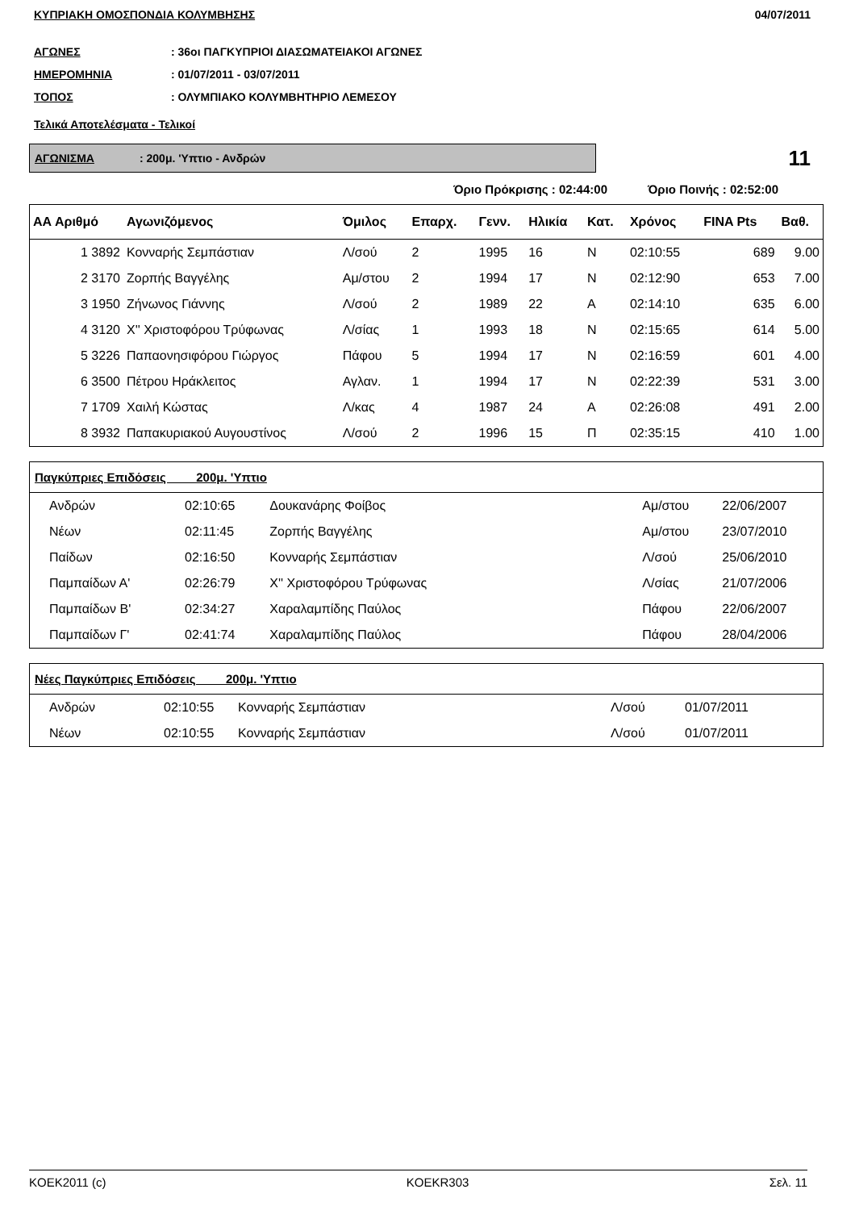ΚΥΠΡΙΑΚΗ ΟΜΟΣΠΟΝΔΙΑ ΚΟΛΥΜΒΗΣΗΣ 04/07/2011
ΑΓΩΝΕΣ: 36οι ΠΑΓΚΥΠΡΙΟΙ ΔΙΑΣΩΜΑΤΕΙΑΚΟΙ ΑΓΩΝΕΣ
ΗΜΕΡΟΜΗΝΙΑ: 01/07/2011 - 03/07/2011
ΤΟΠΟΣ: ΟΛΥΜΠΙΑΚΟ ΚΟΛΥΜΒΗΤΗΡΙΟ ΛΕΜΕΣΟΥ
Τελικά Αποτελέσματα - Τελικοί
ΑΓΩΝΙΣΜΑ: 200μ. 'Υπτιο - Ανδρών
11
Όριο Πρόκρισης : 02:44:00 Όριο Ποινής : 02:52:00
| ΑΑ Αριθμό | Αγωνιζόμενος | Όμιλος | Επαρχ. | Γενν. | Ηλικία | Κατ. | Χρόνος | FINA Pts | Βαθ. |
| --- | --- | --- | --- | --- | --- | --- | --- | --- | --- |
| 1 3892 | Κονναρής Σεμπάστιαν | Λ/σού | 2 | 1995 | 16 | Ν | 02:10:55 | 689 | 9.00 |
| 2 3170 | Ζορπής Βαγγέλης | Αμ/στου | 2 | 1994 | 17 | Ν | 02:12:90 | 653 | 7.00 |
| 3 1950 | Ζήνωνος Γιάννης | Λ/σού | 2 | 1989 | 22 | Α | 02:14:10 | 635 | 6.00 |
| 4 3120 | Χ'' Χριστοφόρου Τρύφωνας | Λ/σίας | 1 | 1993 | 18 | Ν | 02:15:65 | 614 | 5.00 |
| 5 3226 | Παπαονησιφόρου Γιώργος | Πάφου | 5 | 1994 | 17 | Ν | 02:16:59 | 601 | 4.00 |
| 6 3500 | Πέτρου Ηράκλειτος | Αγλαν. | 1 | 1994 | 17 | Ν | 02:22:39 | 531 | 3.00 |
| 7 1709 | Χαιλή Κώστας | Λ/κας | 4 | 1987 | 24 | Α | 02:26:08 | 491 | 2.00 |
| 8 3932 | Παπακυριακού Αυγουστίνος | Λ/σού | 2 | 1996 | 15 | Π | 02:35:15 | 410 | 1.00 |
| Παγκύπριες Επιδόσεις 200μ. 'Υπτιο | | | | |
| --- | --- | --- | --- | --- |
| Ανδρών | 02:10:65 | Δουκανάρης Φοίβος | Αμ/στου | 22/06/2007 |
| Νέων | 02:11:45 | Ζορπής Βαγγέλης | Αμ/στου | 23/07/2010 |
| Παίδων | 02:16:50 | Κονναρής Σεμπάστιαν | Λ/σού | 25/06/2010 |
| Παμπαίδων Α' | 02:26:79 | Χ'' Χριστοφόρου Τρύφωνας | Λ/σίας | 21/07/2006 |
| Παμπαίδων Β' | 02:34:27 | Χαραλαμπίδης Παύλος | Πάφου | 22/06/2007 |
| Παμπαίδων Γ' | 02:41:74 | Χαραλαμπίδης Παύλος | Πάφου | 28/04/2006 |
| Νέες Παγκύπριες Επιδόσεις 200μ. 'Υπτιο | | | | |
| --- | --- | --- | --- | --- |
| Ανδρών | 02:10:55 | Κονναρής Σεμπάστιαν | Λ/σού | 01/07/2011 |
| Νέων | 02:10:55 | Κονναρής Σεμπάστιαν | Λ/σού | 01/07/2011 |
KOEK2011 (c) KOEKR303 Σελ. 11